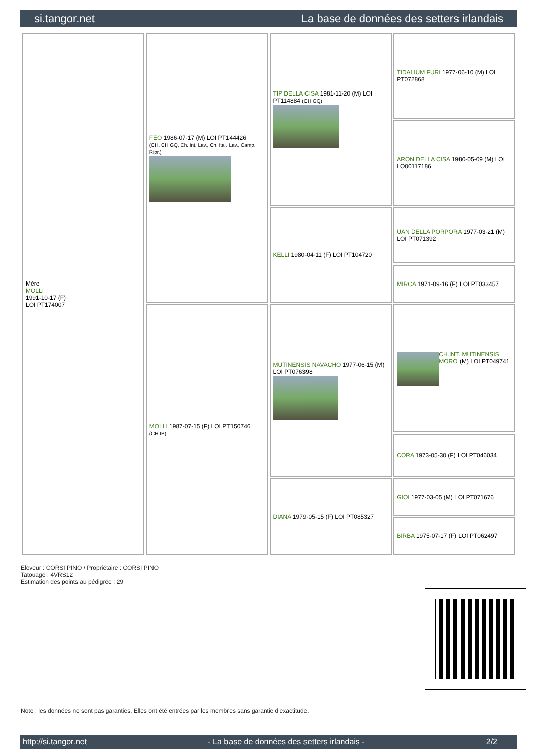si.tangor.net La base de données des setters irlandais
| Mère MOLLI 1991-10-17 (F) LOI PT174007 | FEO 1986-07-17 (M) LOI PT144426 (CH, CH GQ, Ch. Int. Lav., Ch. Ital. Lav., Camp. Ripr.) | TIP DELLA CISA 1981-11-20 (M) LOI PT114884 (CH GQ) | TIDALIUM FURI 1977-06-10 (M) LOI PT072868 |
| | | | ARON DELLA CISA 1980-05-09 (M) LOI LO00117186 |
| | | KELLI 1980-04-11 (F) LOI PT104720 | UAN DELLA PORPORA 1977-03-21 (M) LOI PT071392 |
| | | | MIRCA 1971-09-16 (F) LOI PT033457 |
| | MOLLI 1987-07-15 (F) LOI PT150746 (CH IB) | MUTINENSIS NAVACHO 1977-06-15 (M) LOI PT076398 | CH.INT. MUTINENSIS MORO (M) LOI PT049741 |
| | | | CORA 1973-05-30 (F) LOI PT046034 |
| | | DIANA 1979-05-15 (F) LOI PT085327 | GIOI 1977-03-05 (M) LOI PT071676 |
| | | | BIRBA 1975-07-17 (F) LOI PT062497 |
Eleveur : CORSI PINO / Propriétaire : CORSI PINO
Tatouage : 4VRS12
Estimation des points au pédigrée : 29
Note : les données ne sont pas garanties. Elles ont été entrées par les membres sans garantie d'exactitude.
http://si.tangor.net - La base de données des setters irlandais - 2/2